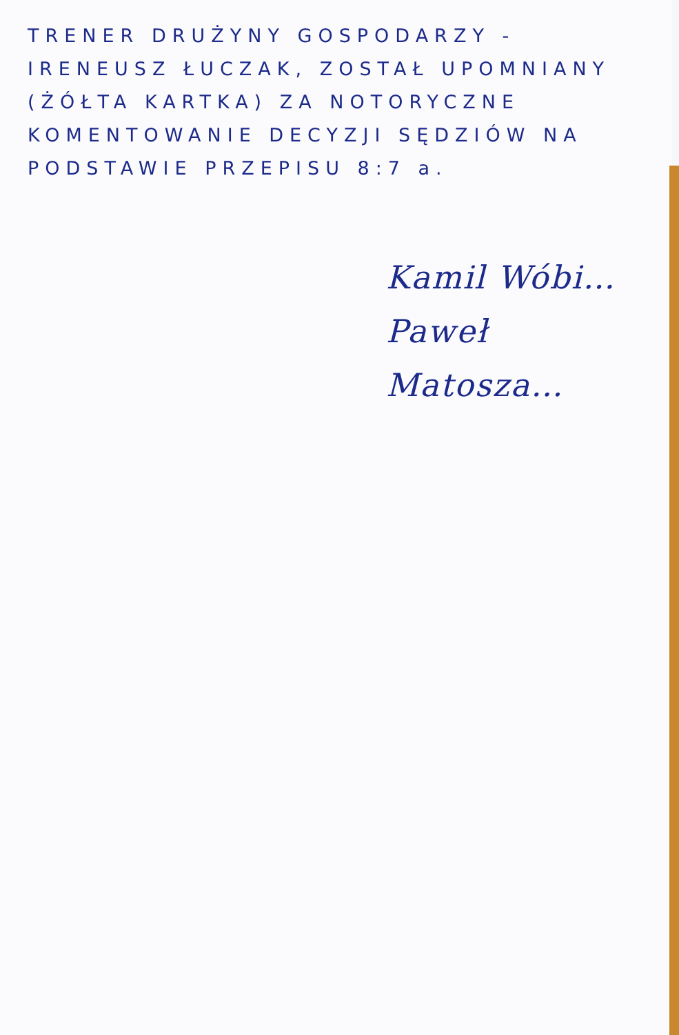TRENER DRUŻYNY GOSPODARZY - IRENEUSZ ŁUCZAK, ZOSTAŁ UPOMNIANY (ŻÓŁTA KARTKA) ZA NOTORYCZNE KOMENTOWANIE DECYZJI SĘDZIÓW NA PODSTAWIE PRZEPISU 8:7 a.
Kamil Wóbi…
Paweł Matosza…